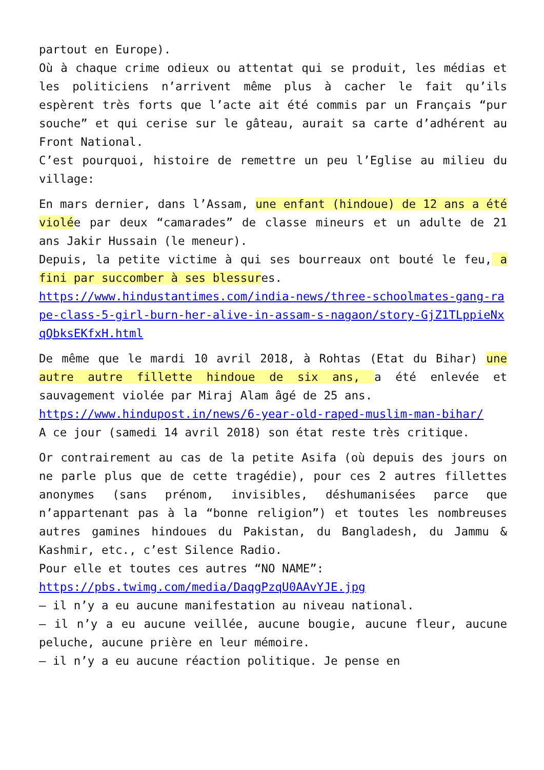partout en Europe).
Où à chaque crime odieux ou attentat qui se produit, les médias et les politiciens n’arrivent même plus à cacher le fait qu’ils espèrent très forts que l’acte ait été commis par un Français “pur souche” et qui cerise sur le gâteau, aurait sa carte d’adhérent au Front National.
C’est pourquoi, histoire de remettre un peu l’Eglise au milieu du village:
En mars dernier, dans l’Assam, une enfant (hindoue) de 12 ans a été violée par deux “camarades” de classe mineurs et un adulte de 21 ans Jakir Hussain (le meneur).
Depuis, la petite victime à qui ses bourreaux ont bouté le feu, a fini par succomber à ses blessures.
https://www.hindustantimes.com/india-news/three-schoolmates-gang-rape-class-5-girl-burn-her-alive-in-assam-s-nagaon/story-GjZ1TLppieNxqQbksEKfxH.html
De même que le mardi 10 avril 2018, à Rohtas (Etat du Bihar) une autre autre fillette hindoue de six ans, a été enlevée et sauvagement violée par Miraj Alam âgé de 25 ans.
https://www.hindupost.in/news/6-year-old-raped-muslim-man-bihar/
A ce jour (samedi 14 avril 2018) son état reste très critique.
Or contrairement au cas de la petite Asifa (où depuis des jours on ne parle plus que de cette tragédie), pour ces 2 autres fillettes anonymes (sans prénom, invisibles, déshumanisées parce que n’appartenant pas à la “bonne religion”) et toutes les nombreuses autres gamines hindoues du Pakistan, du Bangladesh, du Jammu & Kashmir, etc., c’est Silence Radio.
Pour elle et toutes ces autres “NO NAME”:
https://pbs.twimg.com/media/DaqgPzqU0AAvYJE.jpg
– il n’y a eu aucune manifestation au niveau national.
– il n’y a eu aucune veillée, aucune bougie, aucune fleur, aucune peluche, aucune prière en leur mémoire.
– il n’y a eu aucune réaction politique. Je pense en